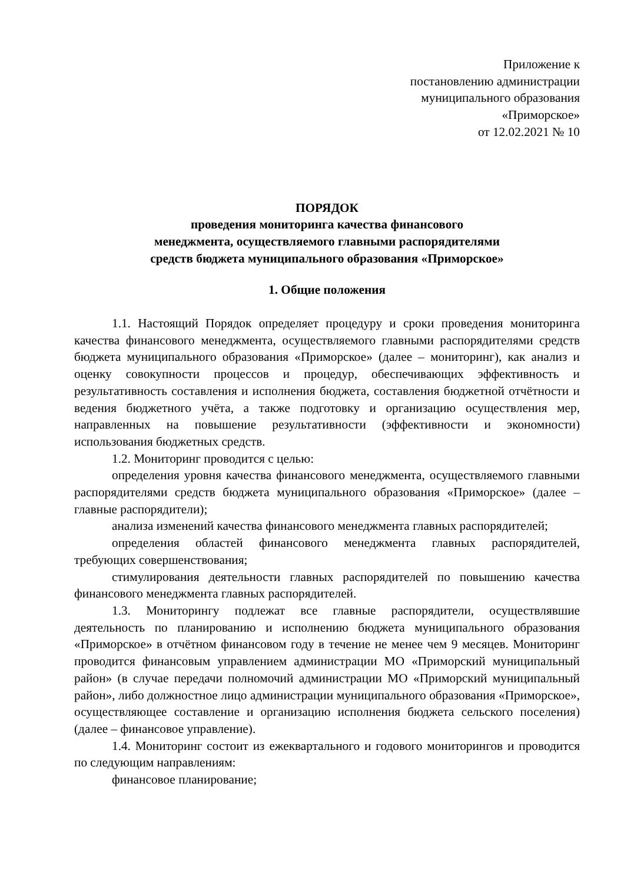Приложение к
постановлению администрации
муниципального образования
«Приморское»
от 12.02.2021 № 10
ПОРЯДОК
проведения мониторинга качества финансового
менеджмента, осуществляемого главными распорядителями
средств бюджета муниципального образования «Приморское»
1. Общие положения
1.1. Настоящий Порядок определяет процедуру и сроки проведения мониторинга качества финансового менеджмента, осуществляемого главными распорядителями средств бюджета муниципального образования «Приморское» (далее – мониторинг), как анализ и оценку совокупности процессов и процедур, обеспечивающих эффективность и результативность составления и исполнения бюджета, составления бюджетной отчётности и ведения бюджетного учёта, а также подготовку и организацию осуществления мер, направленных на повышение результативности (эффективности и экономности) использования бюджетных средств.
1.2. Мониторинг проводится с целью:
определения уровня качества финансового менеджмента, осуществляемого главными распорядителями средств бюджета муниципального образования «Приморское» (далее – главные распорядители);
анализа изменений качества финансового менеджмента главных распорядителей;
определения областей финансового менеджмента главных распорядителей, требующих совершенствования;
стимулирования деятельности главных распорядителей по повышению качества финансового менеджмента главных распорядителей.
1.3. Мониторингу подлежат все главные распорядители, осуществлявшие деятельность по планированию и исполнению бюджета муниципального образования «Приморское» в отчётном финансовом году в течение не менее чем 9 месяцев. Мониторинг проводится финансовым управлением администрации МО «Приморский муниципальный район» (в случае передачи полномочий администрации МО «Приморский муниципальный район», либо должностное лицо администрации муниципального образования «Приморское», осуществляющее составление и организацию исполнения бюджета сельского поселения) (далее – финансовое управление).
1.4. Мониторинг состоит из ежеквартального и годового мониторингов и проводится по следующим направлениям:
финансовое планирование;